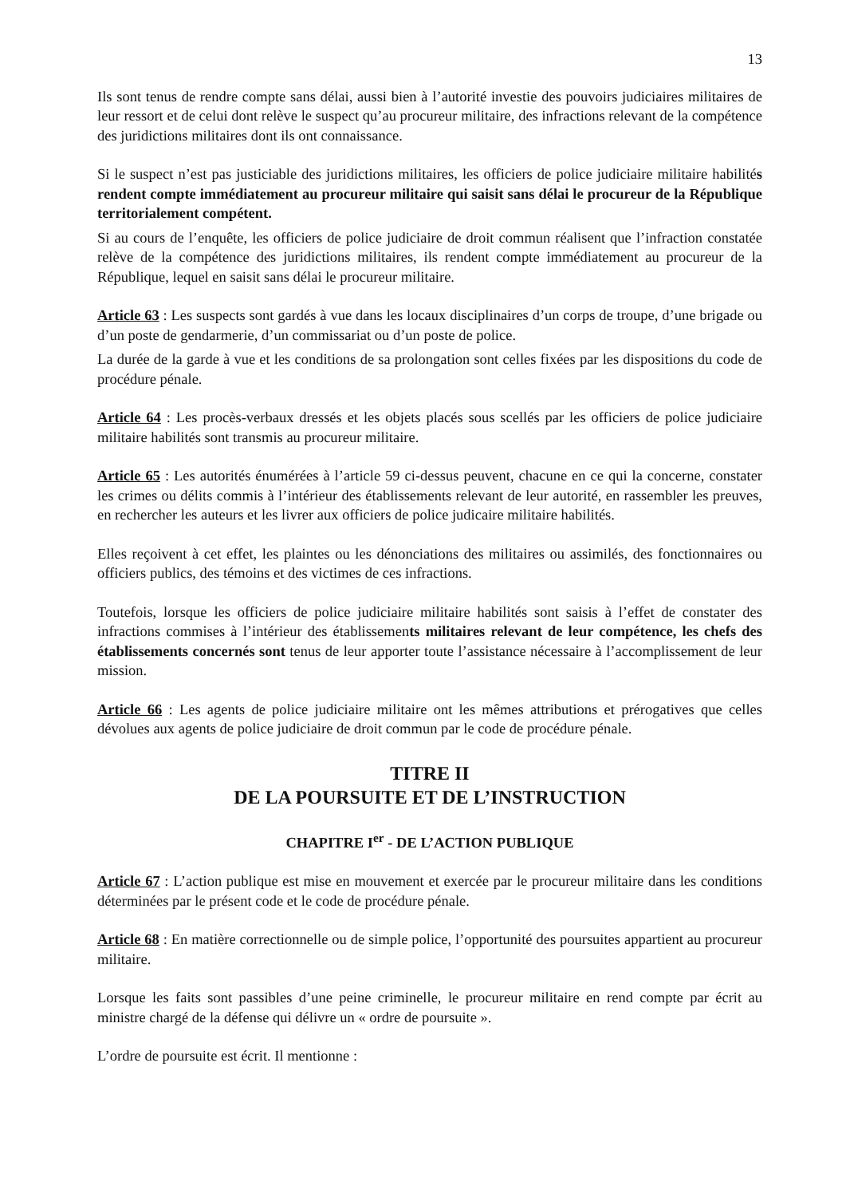13
Ils sont tenus de rendre compte sans délai, aussi bien à l’autorité investie des pouvoirs judiciaires militaires de leur ressort et de celui dont relève le suspect qu’au procureur militaire, des infractions relevant de la compétence des juridictions militaires dont ils ont connaissance.
Si le suspect n’est pas justiciable des juridictions militaires, les officiers de police judiciaire militaire habilités rendent compte immédiatement au procureur militaire qui saisit sans délai le procureur de la République territorialement compétent.
Si au cours de l’enquête, les officiers de police judiciaire de droit commun réalisent que l’infraction constatée relève de la compétence des juridictions militaires, ils rendent compte immédiatement au procureur de la République, lequel en saisit sans délai le procureur militaire.
Article 63 : Les suspects sont gardés à vue dans les locaux disciplinaires d’un corps de troupe, d’une brigade ou d’un poste de gendarmerie, d’un commissariat ou d’un poste de police.
La durée de la garde à vue et les conditions de sa prolongation sont celles fixées par les dispositions du code de procédure pénale.
Article 64 : Les procès-verbaux dressés et les objets placés sous scellés par les officiers de police judiciaire militaire habilités sont transmis au procureur militaire.
Article 65 : Les autorités énumérées à l’article 59 ci-dessus peuvent, chacune en ce qui la concerne, constater les crimes ou délits commis à l’intérieur des établissements relevant de leur autorité, en rassembler les preuves, en rechercher les auteurs et les livrer aux officiers de police judicaire militaire habilités.
Elles reçoivent à cet effet, les plaintes ou les dénonciations des militaires ou assimilés, des fonctionnaires ou officiers publics, des témoins et des victimes de ces infractions.
Toutefois, lorsque les officiers de police judiciaire militaire habilités sont saisis à l’effet de constater des infractions commises à l’intérieur des établissements militaires relevant de leur compétence, les chefs des établissements concernés sont tenus de leur apporter toute l’assistance nécessaire à l’accomplissement de leur mission.
Article 66 : Les agents de police judiciaire militaire ont les mêmes attributions et prérogatives que celles dévolues aux agents de police judiciaire de droit commun par le code de procédure pénale.
TITRE II
DE LA POURSUITE ET DE L’INSTRUCTION
CHAPITRE I<sup>er</sup> - DE L’ACTION PUBLIQUE
Article 67 : L’action publique est mise en mouvement et exercée par le procureur militaire dans les conditions déterminées par le présent code et le code de procédure pénale.
Article 68 : En matière correctionnelle ou de simple police, l’opportunité des poursuites appartient au procureur militaire.
Lorsque les faits sont passibles d’une peine criminelle, le procureur militaire en rend compte par écrit au ministre chargé de la défense qui délivre un « ordre de poursuite ».
L’ordre de poursuite est écrit. Il mentionne :